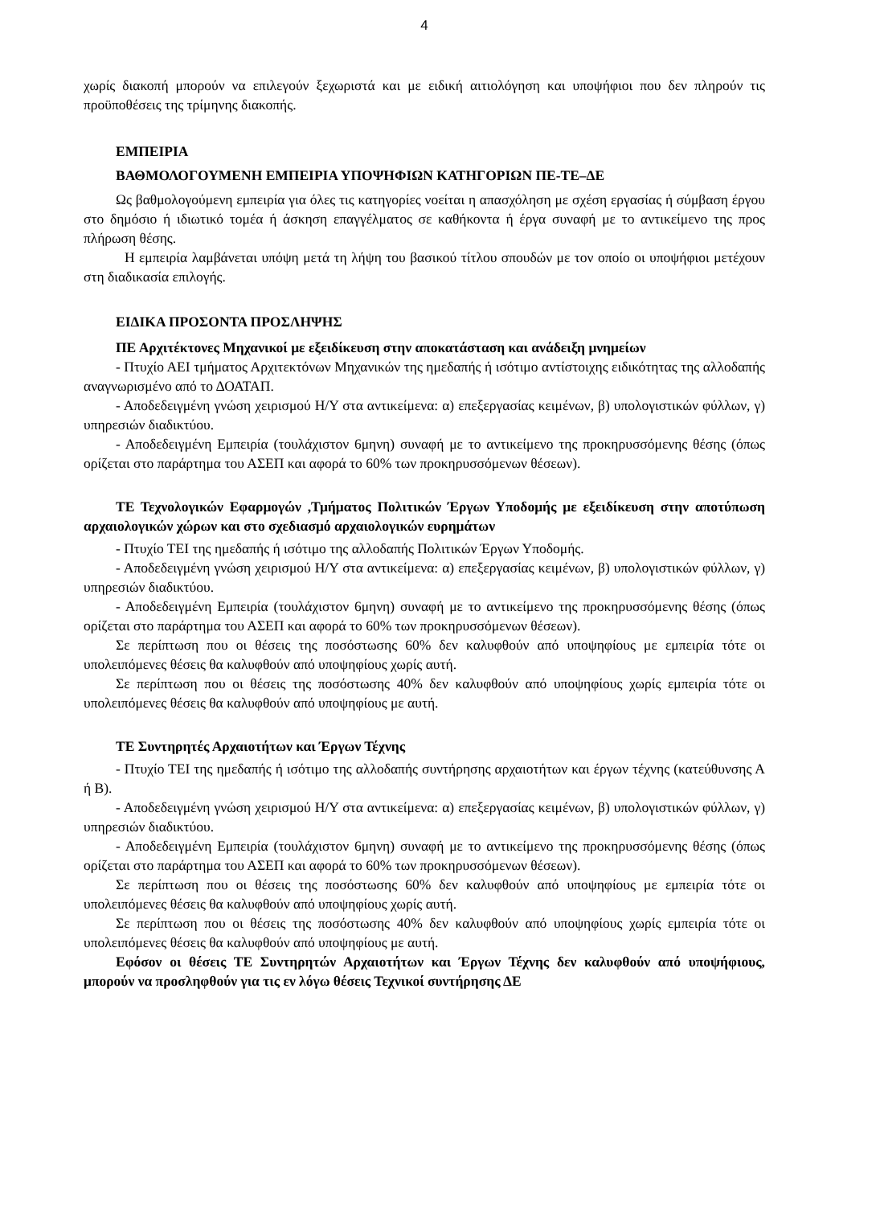4
χωρίς διακοπή μπορούν να επιλεγούν ξεχωριστά και με ειδική αιτιολόγηση και υποψήφιοι που δεν πληρούν τις προϋποθέσεις της τρίμηνης διακοπής.
ΕΜΠΕΙΡΙΑ
ΒΑΘΜΟΛΟΓΟΥΜΕΝΗ ΕΜΠΕΙΡΙΑ ΥΠΟΨΗΦΙΩΝ ΚΑΤΗΓΟΡΙΩΝ ΠΕ-ΤΕ–ΔΕ
Ως βαθμολογούμενη εμπειρία για όλες τις κατηγορίες νοείται η απασχόληση με σχέση εργασίας ή σύμβαση έργου στο δημόσιο ή ιδιωτικό τομέα ή άσκηση επαγγέλματος σε καθήκοντα ή έργα συναφή με το αντικείμενο της προς πλήρωση θέσης.
Η εμπειρία λαμβάνεται υπόψη μετά τη λήψη του βασικού τίτλου σπουδών με τον οποίο οι υποψήφιοι μετέχουν στη διαδικασία επιλογής.
ΕΙΔΙΚΑ ΠΡΟΣΟΝΤΑ ΠΡΟΣΛΗΨΗΣ
ΠΕ Αρχιτέκτονες Μηχανικοί με εξειδίκευση στην αποκατάσταση και ανάδειξη μνημείων
- Πτυχίο ΑΕΙ τμήματος Αρχιτεκτόνων Μηχανικών της ημεδαπής ή ισότιμο αντίστοιχης ειδικότητας της αλλοδαπής αναγνωρισμένο από το ΔΟΑΤΑΠ.
- Αποδεδειγμένη γνώση χειρισμού Η/Υ στα αντικείμενα: α) επεξεργασίας κειμένων, β) υπολογιστικών φύλλων, γ) υπηρεσιών διαδικτύου.
- Αποδεδειγμένη Εμπειρία (τουλάχιστον 6μηνη) συναφή με το αντικείμενο της προκηρυσσόμενης θέσης (όπως ορίζεται στο παράρτημα του ΑΣΕΠ και αφορά το 60% των προκηρυσσόμενων θέσεων).
ΤΕ Τεχνολογικών Εφαρμογών ,Τμήματος Πολιτικών Έργων Υποδομής με εξειδίκευση στην αποτύπωση αρχαιολογικών χώρων και στο σχεδιασμό αρχαιολογικών ευρημάτων
- Πτυχίο ΤΕΙ της ημεδαπής ή ισότιμο της αλλοδαπής Πολιτικών Έργων Υποδομής.
- Αποδεδειγμένη γνώση χειρισμού Η/Υ στα αντικείμενα: α) επεξεργασίας κειμένων, β) υπολογιστικών φύλλων, γ) υπηρεσιών διαδικτύου.
- Αποδεδειγμένη Εμπειρία (τουλάχιστον 6μηνη) συναφή με το αντικείμενο της προκηρυσσόμενης θέσης (όπως ορίζεται στο παράρτημα του ΑΣΕΠ και αφορά το 60% των προκηρυσσόμενων θέσεων).
Σε περίπτωση που οι θέσεις της ποσόστωσης 60% δεν καλυφθούν από υποψηφίους με εμπειρία τότε οι υπολειπόμενες θέσεις θα καλυφθούν από υποψηφίους χωρίς αυτή.
Σε περίπτωση που οι θέσεις της ποσόστωσης 40% δεν καλυφθούν από υποψηφίους χωρίς εμπειρία τότε οι υπολειπόμενες θέσεις θα καλυφθούν από υποψηφίους με αυτή.
ΤΕ Συντηρητές Αρχαιοτήτων και Έργων Τέχνης
- Πτυχίο ΤΕΙ της ημεδαπής ή ισότιμο της αλλοδαπής συντήρησης αρχαιοτήτων και έργων τέχνης (κατεύθυνσης Α ή Β).
- Αποδεδειγμένη γνώση χειρισμού Η/Υ στα αντικείμενα: α) επεξεργασίας κειμένων, β) υπολογιστικών φύλλων, γ) υπηρεσιών διαδικτύου.
- Αποδεδειγμένη Εμπειρία (τουλάχιστον 6μηνη) συναφή με το αντικείμενο της προκηρυσσόμενης θέσης (όπως ορίζεται στο παράρτημα του ΑΣΕΠ και αφορά το 60% των προκηρυσσόμενων θέσεων).
Σε περίπτωση που οι θέσεις της ποσόστωσης 60% δεν καλυφθούν από υποψηφίους με εμπειρία τότε οι υπολειπόμενες θέσεις θα καλυφθούν από υποψηφίους χωρίς αυτή.
Σε περίπτωση που οι θέσεις της ποσόστωσης 40% δεν καλυφθούν από υποψηφίους χωρίς εμπειρία τότε οι υπολειπόμενες θέσεις θα καλυφθούν από υποψηφίους με αυτή.
Εφόσον οι θέσεις ΤΕ Συντηρητών Αρχαιοτήτων και Έργων Τέχνης δεν καλυφθούν από υποψήφιους, μπορούν να προσληφθούν για τις εν λόγω θέσεις Τεχνικοί συντήρησης ΔΕ